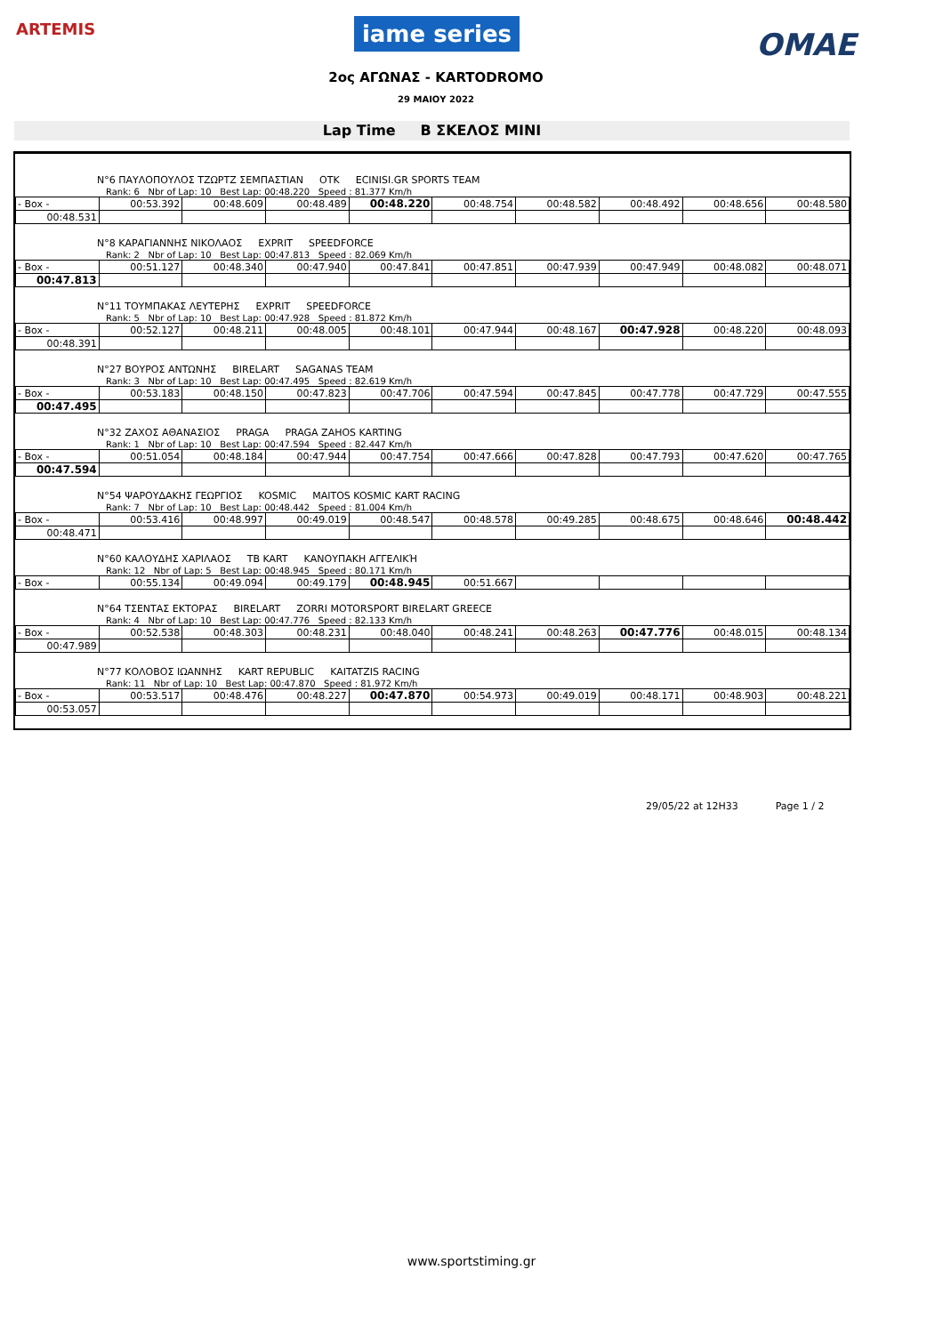ARTEMIS iame series OMAE
2ος ΑΓΩΝΑΣ - KARTODROMO
29 ΜΑΙΟΥ 2022
Lap Time Β ΣΚΕΛΟΣ MINI
N°6 ΠΑΥΛΟΠΟΥΛΟΣ ΤΖΩΡΤΖ ΣΕΜΠΑΣΤΙΑΝ OTK ECINISI.GR SPORTS TEAM
Rank: 6 Nbr of Lap: 10 Best Lap: 00:48.220 Speed : 81.377 Km/h
| - Box - | 00:53.392 | 00:48.609 | 00:48.489 | 00:48.220 | 00:48.754 | 00:48.582 | 00:48.492 | 00:48.656 | 00:48.580 |
| 00:48.531 | | | | | | | | | |
N°8 ΚΑΡΑΓΙΑΝΝΗΣ ΝΙΚΟΛΑΟΣ EXPRIT SPEEDFORCE
Rank: 2 Nbr of Lap: 10 Best Lap: 00:47.813 Speed : 82.069 Km/h
| - Box - | 00:51.127 | 00:48.340 | 00:47.940 | 00:47.841 | 00:47.851 | 00:47.939 | 00:47.949 | 00:48.082 | 00:48.071 |
| 00:47.813 | | | | | | | | | |
N°11 ΤΟΥΜΠΑΚΑΣ ΛΕΥΤΕΡΗΣ EXPRIT SPEEDFORCE
Rank: 5 Nbr of Lap: 10 Best Lap: 00:47.928 Speed : 81.872 Km/h
| - Box - | 00:52.127 | 00:48.211 | 00:48.005 | 00:48.101 | 00:47.944 | 00:48.167 | 00:47.928 | 00:48.220 | 00:48.093 |
| 00:48.391 | | | | | | | | | |
N°27 ΒΟΥΡΟΣ ΑΝΤΩΝΗΣ BIRELART SAGANAS TEAM
Rank: 3 Nbr of Lap: 10 Best Lap: 00:47.495 Speed : 82.619 Km/h
| - Box - | 00:53.183 | 00:48.150 | 00:47.823 | 00:47.706 | 00:47.594 | 00:47.845 | 00:47.778 | 00:47.729 | 00:47.555 |
| 00:47.495 | | | | | | | | | |
N°32 ΖΑΧΟΣ ΑΘΑΝΑΣΙΟΣ PRAGA PRAGA ZAHOS KARTING
Rank: 1 Nbr of Lap: 10 Best Lap: 00:47.594 Speed : 82.447 Km/h
| - Box - | 00:51.054 | 00:48.184 | 00:47.944 | 00:47.754 | 00:47.666 | 00:47.828 | 00:47.793 | 00:47.620 | 00:47.765 |
| 00:47.594 | | | | | | | | | |
N°54 ΨΑΡΟΥΔΑΚΗΣ ΓΕΩΡΓΙΟΣ KOSMIC MAITOS KOSMIC KART RACING
Rank: 7 Nbr of Lap: 10 Best Lap: 00:48.442 Speed : 81.004 Km/h
| - Box - | 00:53.416 | 00:48.997 | 00:49.019 | 00:48.547 | 00:48.578 | 00:49.285 | 00:48.675 | 00:48.646 | 00:48.442 |
| 00:48.471 | | | | | | | | | |
N°60 ΚΑΛΟΥΔΗΣ ΧΑΡΙΛΑΟΣ TB KART ΚΑΝΟΥΠΑΚΗ ΑΓΓΕΛΙΚΉ
Rank: 12 Nbr of Lap: 5 Best Lap: 00:48.945 Speed : 80.171 Km/h
| - Box - | 00:55.134 | 00:49.094 | 00:49.179 | 00:48.945 | 00:51.667 | | | | |
N°64 ΤΣΕΝΤΑΣ ΕΚΤΟΡΑΣ BIRELART ZORRI MOTORSPORT BIRELART GREECE
Rank: 4 Nbr of Lap: 10 Best Lap: 00:47.776 Speed : 82.133 Km/h
| - Box - | 00:52.538 | 00:48.303 | 00:48.231 | 00:48.040 | 00:48.241 | 00:48.263 | 00:47.776 | 00:48.015 | 00:48.134 |
| 00:47.989 | | | | | | | | | |
N°77 ΚΟΛΟΒΟΣ ΙΩΑΝΝΗΣ KART REPUBLIC KAITATZIS RACING
Rank: 11 Nbr of Lap: 10 Best Lap: 00:47.870 Speed : 81.972 Km/h
| - Box - | 00:53.517 | 00:48.476 | 00:48.227 | 00:47.870 | 00:54.973 | 00:49.019 | 00:48.171 | 00:48.903 | 00:48.221 |
| 00:53.057 | | | | | | | | | |
29/05/22 at 12H33 Page 1 / 2
www.sportstiming.gr